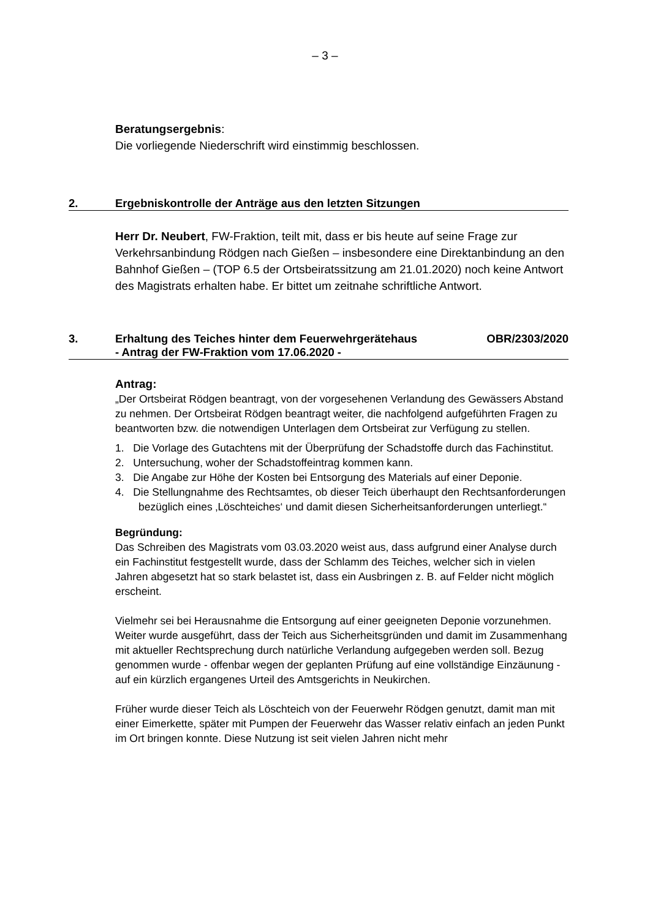– 3 –
Beratungsergebnis:
Die vorliegende Niederschrift wird einstimmig beschlossen.
2. Ergebniskontrolle der Anträge aus den letzten Sitzungen
Herr Dr. Neubert, FW-Fraktion, teilt mit, dass er bis heute auf seine Frage zur Verkehrsanbindung Rödgen nach Gießen – insbesondere eine Direktanbindung an den Bahnhof Gießen – (TOP 6.5 der Ortsbeiratssitzung am 21.01.2020) noch keine Antwort des Magistrats erhalten habe. Er bittet um zeitnahe schriftliche Antwort.
3. Erhaltung des Teiches hinter dem Feuerwehrgerätehaus
- Antrag der FW-Fraktion vom 17.06.2020 -
OBR/2303/2020
Antrag:
„Der Ortsbeirat Rödgen beantragt, von der vorgesehenen Verlandung des Gewässers Abstand zu nehmen. Der Ortsbeirat Rödgen beantragt weiter, die nachfolgend aufgeführten Fragen zu beantworten bzw. die notwendigen Unterlagen dem Ortsbeirat zur Verfügung zu stellen.
1. Die Vorlage des Gutachtens mit der Überprüfung der Schadstoffe durch das Fachinstitut.
2. Untersuchung, woher der Schadstoffeintrag kommen kann.
3. Die Angabe zur Höhe der Kosten bei Entsorgung des Materials auf einer Deponie.
4. Die Stellungnahme des Rechtsamtes, ob dieser Teich überhaupt den Rechtsanforderungen bezüglich eines ‚Löschteiches‘ und damit diesen Sicherheitsanforderungen unterliegt.“
Begründung:
Das Schreiben des Magistrats vom 03.03.2020 weist aus, dass aufgrund einer Analyse durch ein Fachinstitut festgestellt wurde, dass der Schlamm des Teiches, welcher sich in vielen Jahren abgesetzt hat so stark belastet ist, dass ein Ausbringen z. B. auf Felder nicht möglich erscheint.
Vielmehr sei bei Herausnahme die Entsorgung auf einer geeigneten Deponie vorzunehmen. Weiter wurde ausgeführt, dass der Teich aus Sicherheitsgründen und damit im Zusammenhang mit aktueller Rechtsprechung durch natürliche Verlandung aufgegeben werden soll. Bezug genommen wurde - offenbar wegen der geplanten Prüfung auf eine vollständige Einzäunung - auf ein kürzlich ergangenes Urteil des Amtsgerichts in Neukirchen.
Früher wurde dieser Teich als Löschteich von der Feuerwehr Rödgen genutzt, damit man mit einer Eimerkette, später mit Pumpen der Feuerwehr das Wasser relativ einfach an jeden Punkt im Ort bringen konnte. Diese Nutzung ist seit vielen Jahren nicht mehr